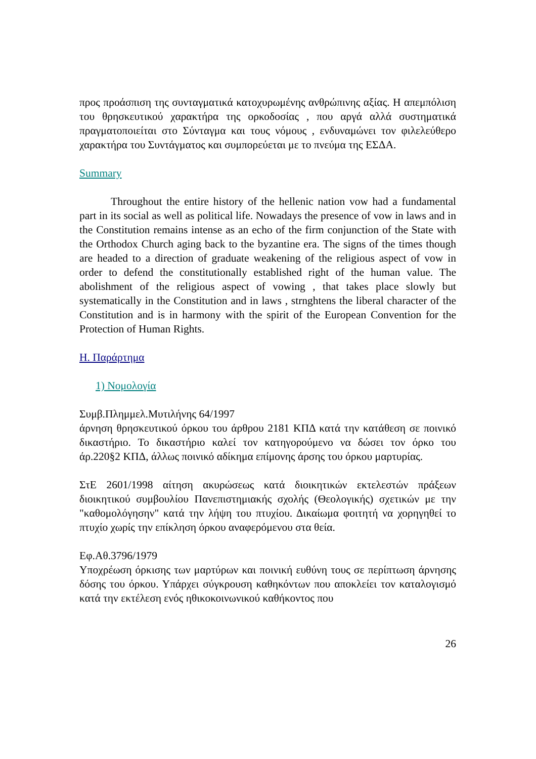προς προάσπιση της συνταγματικά κατοχυρωμένης ανθρώπινης αξίας. Η απεμπόλιση του θρησκευτικού χαρακτήρα της ορκοδοσίας , που αργά αλλά συστηματικά πραγματοποιείται στο Σύνταγμα και τους νόμους , ενδυναμώνει τον φιλελεύθερο χαρακτήρα του Συντάγματος και συμπορεύεται με το πνεύμα της ΕΣΔΑ.
Summary
Throughout the entire history of the hellenic nation vow had a fundamental part in its social as well as political life. Nowadays the presence of vow in laws and in the Constitution remains intense as an echo of the firm conjunction of the State with the Orthodox Church aging back to the byzantine era. The signs of the times though are headed to a direction of graduate weakening of the religious aspect of vow in order to defend the constitutionally established right of the human value. The abolishment of the religious aspect of vowing , that takes place slowly but systematically in the Constitution and in laws , strnghtens the liberal character of the Constitution and is in harmony with the spirit of the European Convention for the Protection of Human Rights.
Η. Παράρτημα
1) Νομολογία
Συμβ.Πλημμελ.Μυτιλήνης 64/1997
άρνηση θρησκευτικού όρκου του άρθρου 2181 ΚΠΔ κατά την κατάθεση σε ποινικό δικαστήριο. Το δικαστήριο καλεί τον κατηγορούμενο να δώσει τον όρκο του άρ.220§2 ΚΠΔ, άλλως ποινικό αδίκημα επίμονης άρσης του όρκου μαρτυρίας.
ΣτΕ 2601/1998 αίτηση ακυρώσεως κατά διοικητικών εκτελεστών πράξεων διοικητικού συμβουλίου Πανεπιστημιακής σχολής (Θεολογικής) σχετικών με την "καθομολόγησην" κατά την λήψη του πτυχίου. Δικαίωμα φοιτητή να χορηγηθεί το πτυχίο χωρίς την επίκληση όρκου αναφερόμενου στα θεία.
Εφ.Αθ.3796/1979
Υποχρέωση όρκισης των μαρτύρων και ποινική ευθύνη τους σε περίπτωση άρνησης δόσης του όρκου. Υπάρχει σύγκρουση καθηκόντων που αποκλείει τον καταλογισμό κατά την εκτέλεση ενός ηθικοκοινωνικού καθήκοντος που
26